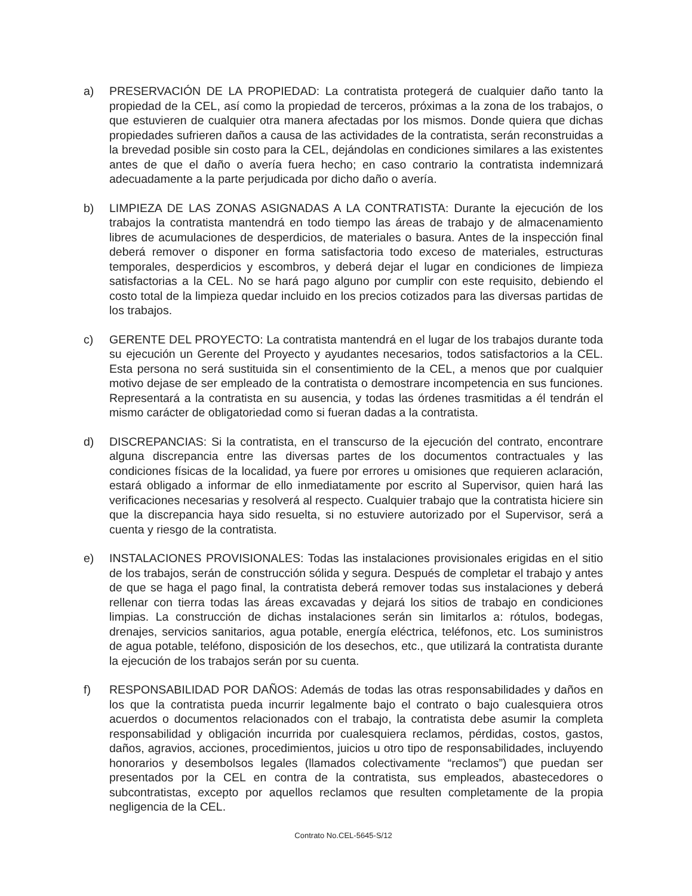a) PRESERVACIÓN DE LA PROPIEDAD: La contratista protegerá de cualquier daño tanto la propiedad de la CEL, así como la propiedad de terceros, próximas a la zona de los trabajos, o que estuvieren de cualquier otra manera afectadas por los mismos. Donde quiera que dichas propiedades sufrieren daños a causa de las actividades de la contratista, serán reconstruidas a la brevedad posible sin costo para la CEL, dejándolas en condiciones similares a las existentes antes de que el daño o avería fuera hecho; en caso contrario la contratista indemnizará adecuadamente a la parte perjudicada por dicho daño o avería.
b) LIMPIEZA DE LAS ZONAS ASIGNADAS A LA CONTRATISTA: Durante la ejecución de los trabajos la contratista mantendrá en todo tiempo las áreas de trabajo y de almacenamiento libres de acumulaciones de desperdicios, de materiales o basura. Antes de la inspección final deberá remover o disponer en forma satisfactoria todo exceso de materiales, estructuras temporales, desperdicios y escombros, y deberá dejar el lugar en condiciones de limpieza satisfactorias a la CEL. No se hará pago alguno por cumplir con este requisito, debiendo el costo total de la limpieza quedar incluido en los precios cotizados para las diversas partidas de los trabajos.
c) GERENTE DEL PROYECTO: La contratista mantendrá en el lugar de los trabajos durante toda su ejecución un Gerente del Proyecto y ayudantes necesarios, todos satisfactorios a la CEL. Esta persona no será sustituida sin el consentimiento de la CEL, a menos que por cualquier motivo dejase de ser empleado de la contratista o demostrare incompetencia en sus funciones. Representará a la contratista en su ausencia, y todas las órdenes trasmitidas a él tendrán el mismo carácter de obligatoriedad como si fueran dadas a la contratista.
d) DISCREPANCIAS: Si la contratista, en el transcurso de la ejecución del contrato, encontrare alguna discrepancia entre las diversas partes de los documentos contractuales y las condiciones físicas de la localidad, ya fuere por errores u omisiones que requieren aclaración, estará obligado a informar de ello inmediatamente por escrito al Supervisor, quien hará las verificaciones necesarias y resolverá al respecto. Cualquier trabajo que la contratista hiciere sin que la discrepancia haya sido resuelta, si no estuviere autorizado por el Supervisor, será a cuenta y riesgo de la contratista.
e) INSTALACIONES PROVISIONALES: Todas las instalaciones provisionales erigidas en el sitio de los trabajos, serán de construcción sólida y segura. Después de completar el trabajo y antes de que se haga el pago final, la contratista deberá remover todas sus instalaciones y deberá rellenar con tierra todas las áreas excavadas y dejará los sitios de trabajo en condiciones limpias. La construcción de dichas instalaciones serán sin limitarlos a: rótulos, bodegas, drenajes, servicios sanitarios, agua potable, energía eléctrica, teléfonos, etc. Los suministros de agua potable, teléfono, disposición de los desechos, etc., que utilizará la contratista durante la ejecución de los trabajos serán por su cuenta.
f) RESPONSABILIDAD POR DAÑOS: Además de todas las otras responsabilidades y daños en los que la contratista pueda incurrir legalmente bajo el contrato o bajo cualesquiera otros acuerdos o documentos relacionados con el trabajo, la contratista debe asumir la completa responsabilidad y obligación incurrida por cualesquiera reclamos, pérdidas, costos, gastos, daños, agravios, acciones, procedimientos, juicios u otro tipo de responsabilidades, incluyendo honorarios y desembolsos legales (llamados colectivamente “reclamos”) que puedan ser presentados por la CEL en contra de la contratista, sus empleados, abastecedores o subcontratistas, excepto por aquellos reclamos que resulten completamente de la propia negligencia de la CEL.
Contrato No.CEL-5645-S/12